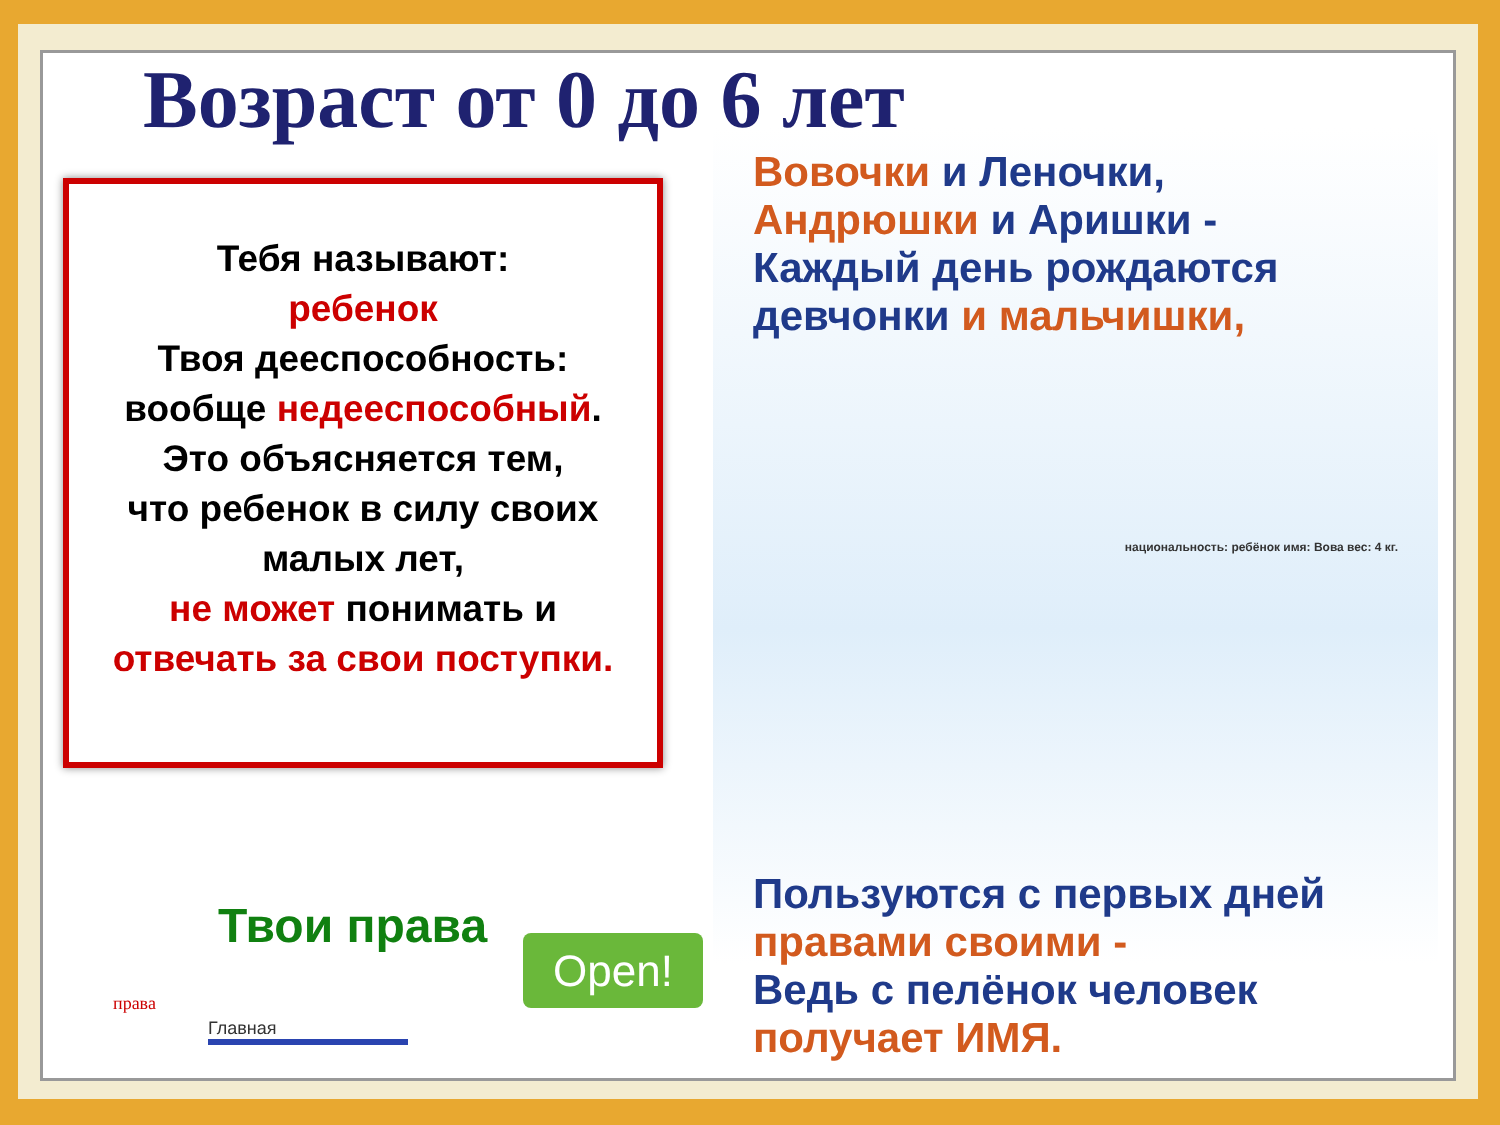Возраст от 0 до 6 лет
Тебя называют:
ребенок
Твоя дееспособность:
вообще недееспособный.
Это объясняется тем,
что ребенок в силу своих
малых лет,
не может понимать и
отвечать за свои поступки.
Вовочки и Леночки, Андрюшки и Аришки -
Каждый день рождаются девчонки и мальчишки,
национальность: ребёнок имя: Вова вес: 4 кг.
Пользуются с первых дней правами своими -
Ведь с пелёнок человек получает ИМЯ.
Твои права
Open!
права
Главная